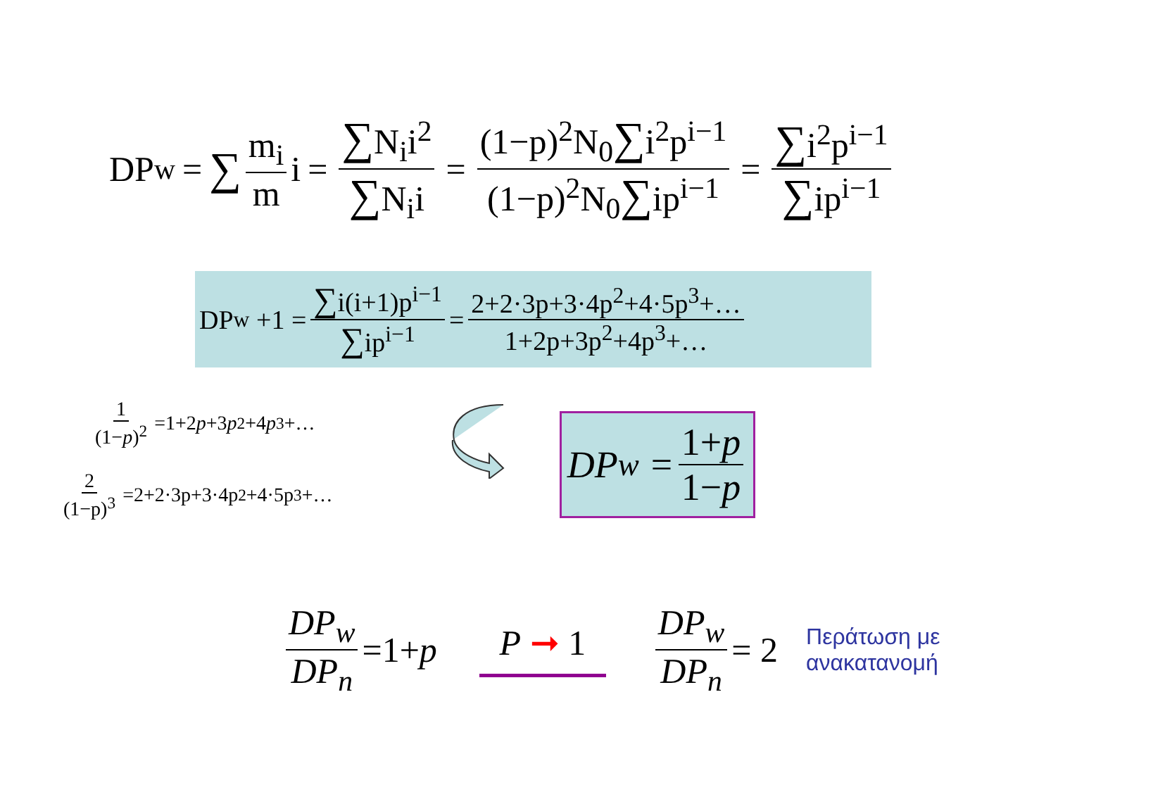DP<sub>w</sub> = ∑ m<sub>i</sub> m i = ∑N<sub>i</sub>i<sup>2</sup> ∑N<sub>i</sub>i = (1−p)<sup>2</sup>N<sub>0</sub>∑i<sup>2</sup>p<sup>i−1</sup> (1−p)<sup>2</sup>N<sub>0</sub>∑ip<sup>i−1</sup> = ∑i<sup>2</sup>p<sup>i−1</sup> ∑ip<sup>i−1</sup>
DP<sub>w</sub> +1 = ∑i(i+1)p<sup>i−1</sup> ∑ip<sup>i−1</sup> = 2+2·3p+3·4p<sup>2</sup>+4·5p<sup>3</sup>+… 1+2p+3p<sup>2</sup>+4p<sup>3</sup>+…
1 (1−p)<sup>2</sup> =1+2 p +3 p<sup>2</sup>+4 p<sup>3</sup>+…
2 (1−p)<sup>3</sup> =2+2·3p+3·4p<sup>2</sup>+4·5p<sup>3</sup>+…
DP<sub>w</sub> = 1+p 1−p
DP<sub>w</sub> DP<sub>n</sub> =1+ p P ➞ 1 DP<sub>w</sub> DP<sub>n</sub> = 2
Περάτωση με
ανακατανομή